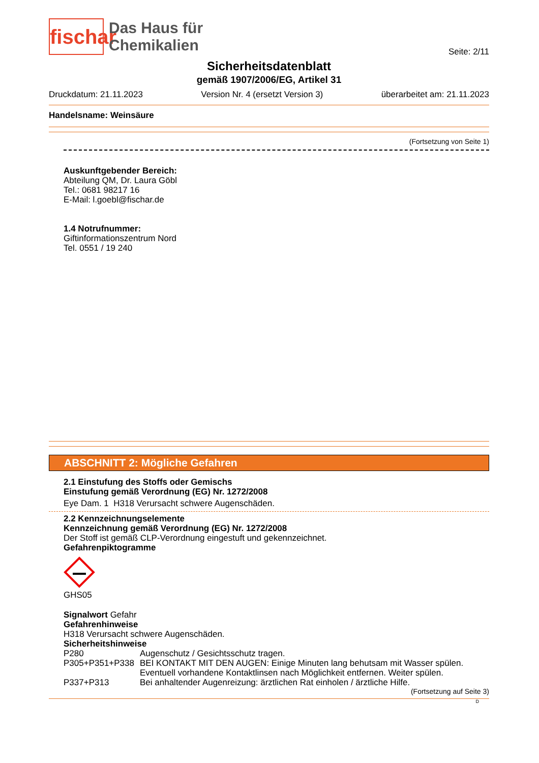fischar
Das Haus für
Chemikalien
Seite: 2/11
Sicherheitsdatenblatt
gemäß 1907/2006/EG, Artikel 31
Druckdatum: 21.11.2023 Version Nr. 4 (ersetzt Version 3) überarbeitet am: 21.11.2023
Handelsname: Weinsäure
(Fortsetzung von Seite 1)
Auskunftgebender Bereich:
Abteilung QM, Dr. Laura Göbl
Tel.: 0681 98217 16
E-Mail: l.goebl@fischar.de
1.4 Notrufnummer:
Giftinformationszentrum Nord
Tel. 0551 / 19 240
ABSCHNITT 2: Mögliche Gefahren
2.1 Einstufung des Stoffs oder Gemischs
Einstufung gemäß Verordnung (EG) Nr. 1272/2008
Eye Dam. 1 H318 Verursacht schwere Augenschäden.
2.2 Kennzeichnungselemente
Kennzeichnung gemäß Verordnung (EG) Nr. 1272/2008
Der Stoff ist gemäß CLP-Verordnung eingestuft und gekennzeichnet.
Gefahrenpiktogramme
GHS05
Signalwort Gefahr
Gefahrenhinweise
H318 Verursacht schwere Augenschäden.
Sicherheitshinweise
| P280 | Augenschutz / Gesichtsschutz tragen. |
| P305+P351+P338 | BEI KONTAKT MIT DEN AUGEN: Einige Minuten lang behutsam mit Wasser spülen. Eventuell vorhandene Kontaktlinsen nach Möglichkeit entfernen. Weiter spülen. |
| P337+P313 | Bei anhaltender Augenreizung: ärztlichen Rat einholen / ärztliche Hilfe. |
(Fortsetzung auf Seite 3)
D